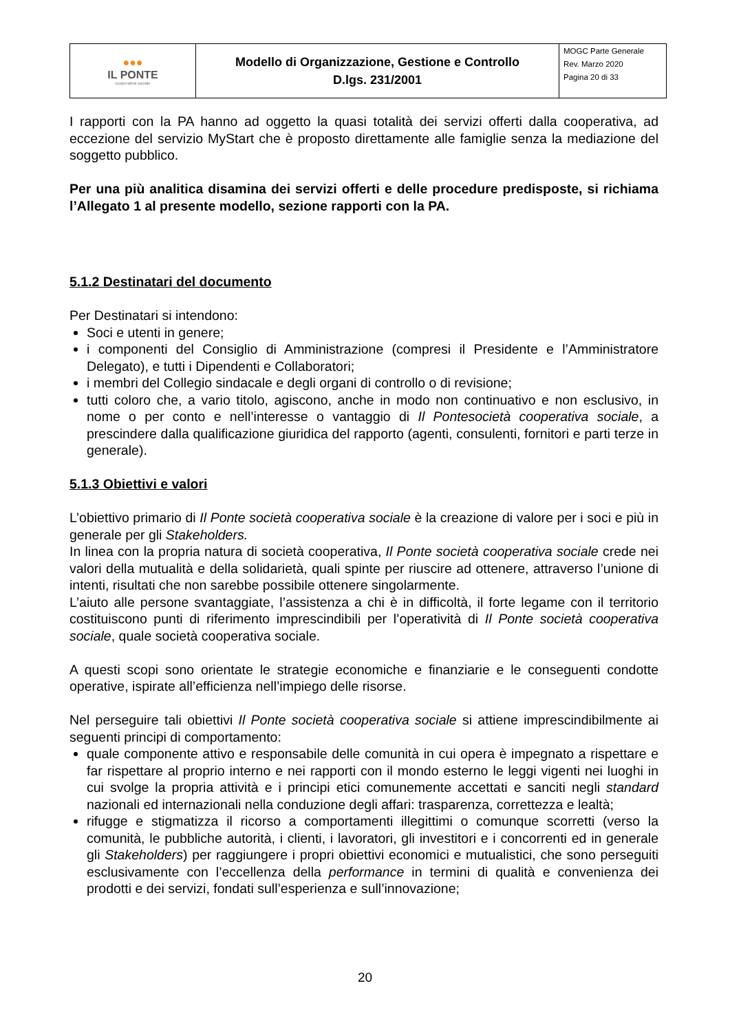| ●●● IL PONTE cooperativa sociale | Modello di Organizzazione, Gestione e Controllo D.lgs. 231/2001 | MOGC Parte Generale Rev. Marzo 2020 Pagina 20 di 33 |
I rapporti con la PA hanno ad oggetto la quasi totalità dei servizi offerti dalla cooperativa, ad eccezione del servizio MyStart che è proposto direttamente alle famiglie senza la mediazione del soggetto pubblico.
Per una più analitica disamina dei servizi offerti e delle procedure predisposte, si richiama l’Allegato 1 al presente modello, sezione rapporti con la PA.
5.1.2 Destinatari del documento
Per Destinatari si intendono:
Soci e utenti in genere;
i componenti del Consiglio di Amministrazione (compresi il Presidente e l’Amministratore Delegato), e tutti i Dipendenti e Collaboratori;
i membri del Collegio sindacale e degli organi di controllo o di revisione;
tutti coloro che, a vario titolo, agiscono, anche in modo non continuativo e non esclusivo, in nome o per conto e nell’interesse o vantaggio di Il Pontesocietà cooperativa sociale, a prescindere dalla qualificazione giuridica del rapporto (agenti, consulenti, fornitori e parti terze in generale).
5.1.3 Obiettivi e valori
L’obiettivo primario di Il Ponte società cooperativa sociale è la creazione di valore per i soci e più in generale per gli Stakeholders.
In linea con la propria natura di società cooperativa, Il Ponte società cooperativa sociale crede nei valori della mutualità e della solidarietà, quali spinte per riuscire ad ottenere, attraverso l’unione di intenti, risultati che non sarebbe possibile ottenere singolarmente.
L’aiuto alle persone svantaggiate, l’assistenza a chi è in difficoltà, il forte legame con il territorio costituiscono punti di riferimento imprescindibili per l’operatività di Il Ponte società cooperativa sociale, quale società cooperativa sociale.
A questi scopi sono orientate le strategie economiche e finanziarie e le conseguenti condotte operative, ispirate all’efficienza nell’impiego delle risorse.
Nel perseguire tali obiettivi Il Ponte società cooperativa sociale si attiene imprescindibilmente ai seguenti principi di comportamento:
quale componente attivo e responsabile delle comunità in cui opera è impegnato a rispettare e far rispettare al proprio interno e nei rapporti con il mondo esterno le leggi vigenti nei luoghi in cui svolge la propria attività e i principi etici comunemente accettati e sanciti negli standard nazionali ed internazionali nella conduzione degli affari: trasparenza, correttezza e lealtà;
rifugge e stigmatizza il ricorso a comportamenti illegittimi o comunque scorretti (verso la comunità, le pubbliche autorità, i clienti, i lavoratori, gli investitori e i concorrenti ed in generale gli Stakeholders) per raggiungere i propri obiettivi economici e mutualistici, che sono perseguiti esclusivamente con l’eccellenza della performance in termini di qualità e convenienza dei prodotti e dei servizi, fondati sull’esperienza e sull’innovazione;
20